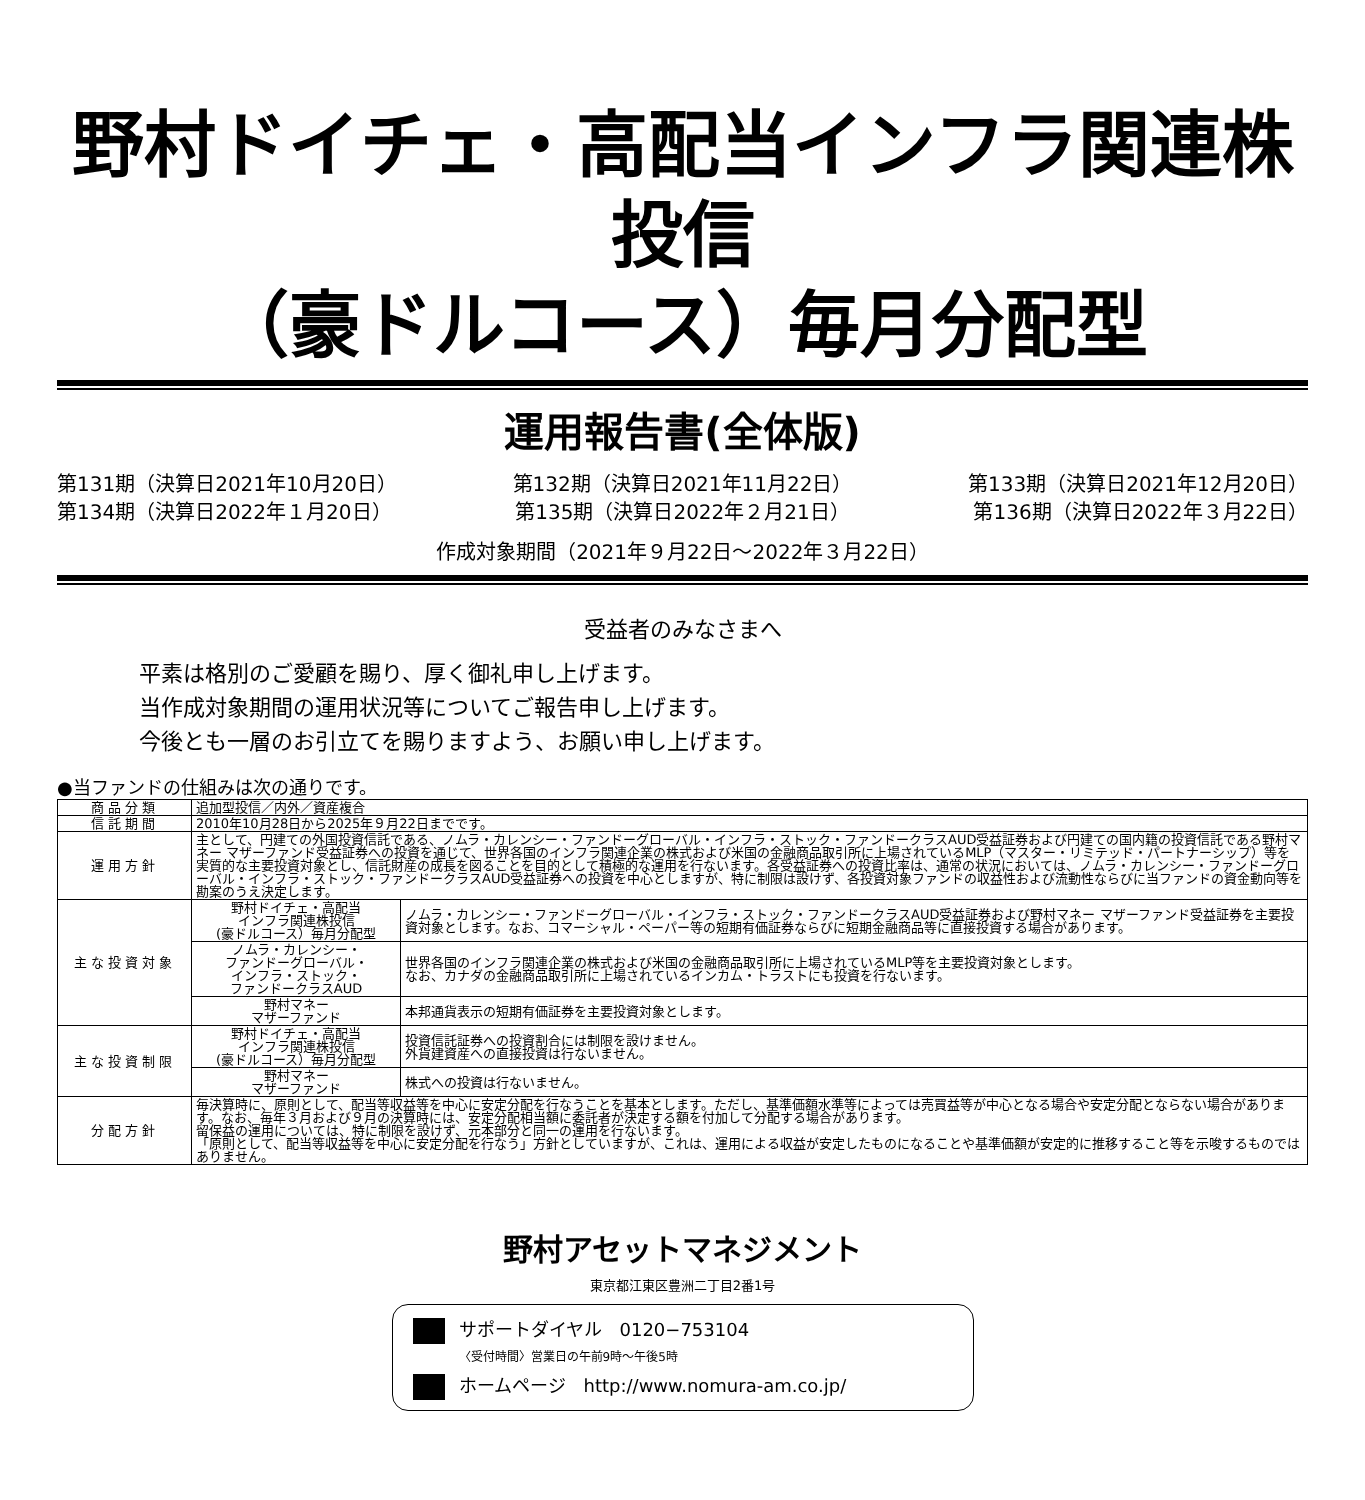野村ドイチェ・高配当インフラ関連株投信
（豪ドルコース）毎月分配型
運用報告書(全体版)
第131期（決算日2021年10月20日） 第132期（決算日2021年11月22日） 第133期（決算日2021年12月20日）
第134期（決算日2022年１月20日） 第135期（決算日2022年２月21日） 第136期（決算日2022年３月22日）
作成対象期間（2021年９月22日～2022年３月22日）
受益者のみなさまへ
平素は格別のご愛顧を賜り、厚く御礼申し上げます。
当作成対象期間の運用状況等についてご報告申し上げます。
今後とも一層のお引立てを賜りますよう、お願い申し上げます。
●当ファンドの仕組みは次の通りです。
| 商品分類 | 追加型投信／内外／資産複合 | |
| 信託期間 | 2010年10月28日から2025年９月22日までです。 | |
| 運用方針 | 主として、円建ての外国投資信託である、ノムラ・カレンシー・ファンドーグローバル・インフラ・ストック・ファンドークラスAUD受益証券および円建ての国内籍の投資信託である野村マネー マザーファンド受益証券への投資を通じて、世界各国のインフラ関連企業の株式および米国の金融商品取引所に上場されているMLP（マスター・リミテッド・パートナーシップ）等を実質的な主要投資対象とし、信託財産の成長を図ることを目的として積極的な運用を行ないます。各受益証券への投資比率は、通常の状況においては、ノムラ・カレンシー・ファンドーグローバル・インフラ・ストック・ファンドークラスAUD受益証券への投資を中心としますが、特に制限は設けず、各投資対象ファンドの収益性および流動性ならびに当ファンドの資金動向等を勘案のうえ決定します。 | |
| 主な投資対象 | 野村ドイチェ・高配当 インフラ関連株投信 (豪ドルコース）毎月分配型 | ノムラ・カレンシー・ファンドーグローバル・インフラ・ストック・ファンドークラスAUD受益証券および野村マネー マザーファンド受益証券を主要投資対象とします。なお、コマーシャル・ペーパー等の短期有価証券ならびに短期金融商品等に直接投資する場合があります。 |
| | ノムラ・カレンシー・ ファンドーグローバル・ インフラ・ストック・ ファンドークラスAUD | 世界各国のインフラ関連企業の株式および米国の金融商品取引所に上場されているMLP等を主要投資対象とします。 なお、カナダの金融商品取引所に上場されているインカム・トラストにも投資を行ないます。 |
| | 野村マネー マザーファンド | 本邦通貨表示の短期有価証券を主要投資対象とします。 |
| 主な投資制限 | 野村ドイチェ・高配当 インフラ関連株投信 (豪ドルコース）毎月分配型 | 投資信託証券への投資割合には制限を設けません。 外貨建資産への直接投資は行ないません。 |
| | 野村マネー マザーファンド | 株式への投資は行ないません。 |
| 分配方針 | 毎決算時に、原則として、配当等収益等を中心に安定分配を行なうことを基本とします。ただし、基準価額水準等によっては売買益等が中心となる場合や安定分配とならない場合があります。なお、毎年３月および９月の決算時には、安定分配相当額に委託者が決定する額を付加して分配する場合があります。 留保益の運用については、特に制限を設けず、元本部分と同一の運用を行ないます。 「原則として、配当等収益等を中心に安定分配を行なう」方針としていますが、これは、運用による収益が安定したものになることや基準価額が安定的に推移すること等を示唆するものではありません。 | |
野村アセットマネジメント
東京都江東区豊洲二丁目2番1号
サポートダイヤル　0120−753104
〈受付時間〉営業日の午前9時～午後5時
ホームページ　http://www.nomura-am.co.jp/